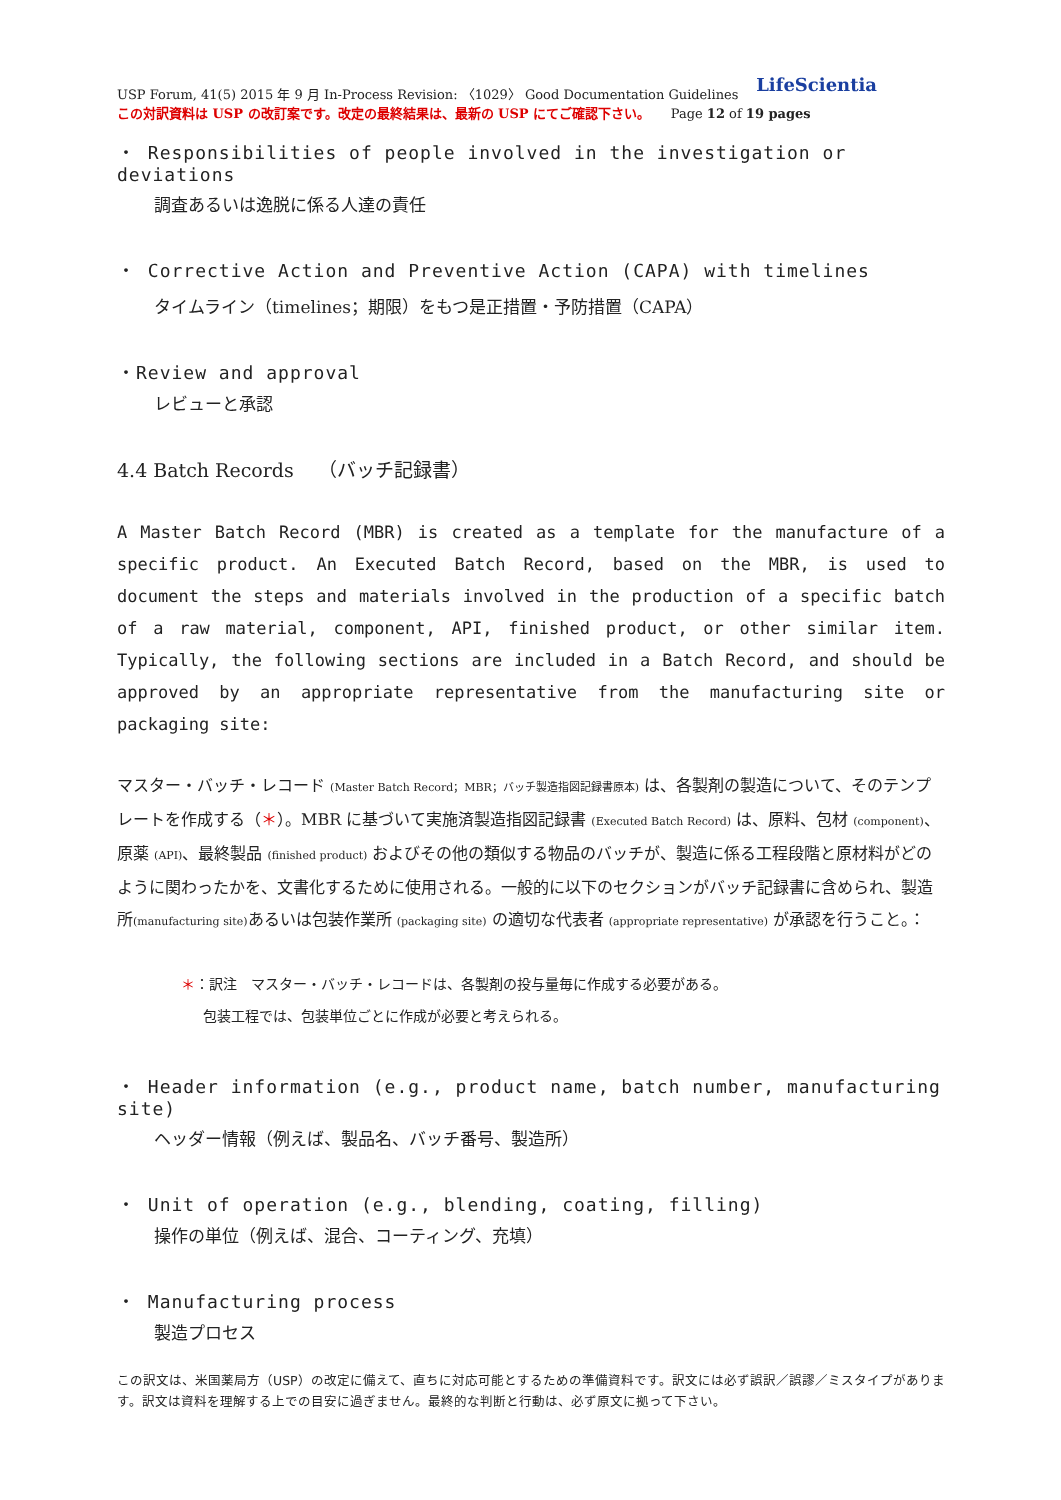USP Forum, 41(5) 2015 年 9 月 In-Process Revision: 〈1029〉 Good Documentation Guidelines LifeScientia
この対訳資料は USP の改訂案です。改定の最終結果は、最新の USP にてご確認下さい。 Page 12 of 19 pages
・ Responsibilities of people involved in the investigation or deviations
調査あるいは逸脱に係る人達の責任
・ Corrective Action and Preventive Action (CAPA) with timelines
タイムライン（timelines；期限）をもつ是正措置・予防措置（CAPA）
・Review and approval
レビューと承認
4.4 Batch Records （バッチ記録書）
A Master Batch Record (MBR) is created as a template for the manufacture of a specific product. An Executed Batch Record, based on the MBR, is used to document the steps and materials involved in the production of a specific batch of a raw material, component, API, finished product, or other similar item. Typically, the following sections are included in a Batch Record, and should be approved by an appropriate representative from the manufacturing site or packaging site:
マスター・バッチ・レコード (Master Batch Record；MBR；バッチ製造指図記録書原本) は、各製剤の製造について、そのテンプレートを作成する（＊）。MBR に基づいて実施済製造指図記録書 (Executed Batch Record) は、原料、包材 (component)、原薬 (API)、最終製品 (finished product) およびその他の類似する物品のバッチが、製造に係る工程段階と原材料がどのように関わったかを、文書化するために使用される。一般的に以下のセクションがバッチ記録書に含められ、製造所(manufacturing site) あるいは包装作業所 (packaging site) の適切な代表者 (appropriate representative) が承認を行うこと。：
＊：訳注　マスター・バッチ・レコードは、各製剤の投与量毎に作成する必要がある。
包装工程では、包装単位ごとに作成が必要と考えられる。
・ Header information (e.g., product name, batch number, manufacturing site)
ヘッダー情報（例えば、製品名、バッチ番号、製造所）
・ Unit of operation (e.g., blending, coating, filling)
操作の単位（例えば、混合、コーティング、充填）
・ Manufacturing process
製造プロセス
この訳文は、米国薬局方（USP）の改定に備えて、直ちに対応可能とするための準備資料です。訳文には必ず誤訳／誤謬／ミスタイプがあります。訳文は資料を理解する上での目安に過ぎません。最終的な判断と行動は、必ず原文に拠って下さい。